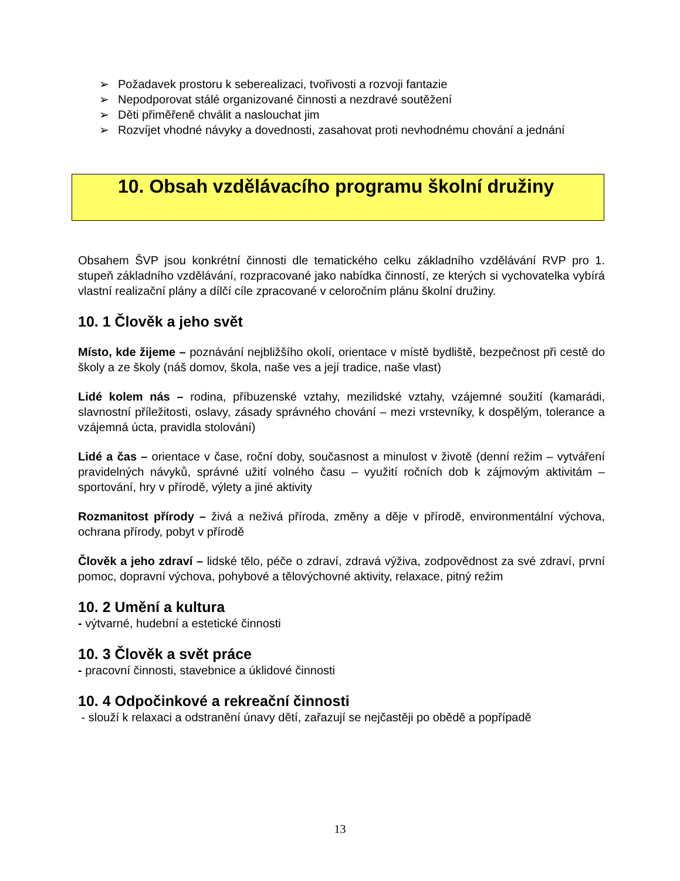➢ Požadavek prostoru k seberealizaci, tvořivosti a rozvoji fantazie
➢ Nepodporovat stálé organizované činnosti a nezdravé soutěžení
➢ Děti přiměřeně chválit a naslouchat jim
➢
Rozvíjet vhodné návyky a dovednosti, zasahovat proti nevhodnému chování a jednání
10. Obsah vzdělávacího programu školní družiny
Obsahem ŠVP jsou konkrétní činnosti dle tematického celku základního vzdělávání RVP pro 1. stupeň základního vzdělávání, rozpracované jako nabídka činností, ze kterých si vychovatelka vybírá vlastní realizační plány a dílčí cíle zpracované v celoročním plánu školní družiny.
10. 1 Člověk a jeho svět
Místo, kde žijeme – poznávání nejbližšího okolí, orientace v místě bydliště, bezpečnost při cestě do školy a ze školy (náš domov, škola, naše ves a její tradice, naše vlast)
Lidé kolem nás – rodina, příbuzenské vztahy, mezilidské vztahy, vzájemné soužití (kamarádi, slavnostní příležitosti, oslavy, zásady správného chování – mezi vrstevníky, k dospělým, tolerance a vzájemná úcta, pravidla stolování)
Lidé a čas – orientace v čase, roční doby, současnost a minulost v životě (denní režim – vytváření pravidelných návyků, správné užití volného času – využití ročních dob k zájmovým aktivitám – sportování, hry v přírodě, výlety a jiné aktivity
Rozmanitost přírody – živá a neživá příroda, změny a děje v přírodě, environmentální výchova, ochrana přírody, pobyt v přírodě
Člověk a jeho zdraví – lidské tělo, péče o zdraví, zdravá výživa, zodpovědnost za své zdraví, první pomoc, dopravní výchova, pohybové a tělovýchovné aktivity, relaxace, pitný režim
10. 2 Umění a kultura
- výtvarné, hudební a estetické činnosti
10. 3 Člověk a svět práce
- pracovní činnosti, stavebnice a úklidové činnosti
10. 4 Odpočinkové a rekreační činnosti
- slouží k relaxaci a odstranění únavy dětí, zařazují se nejčastěji po obědě a popřípadě
13